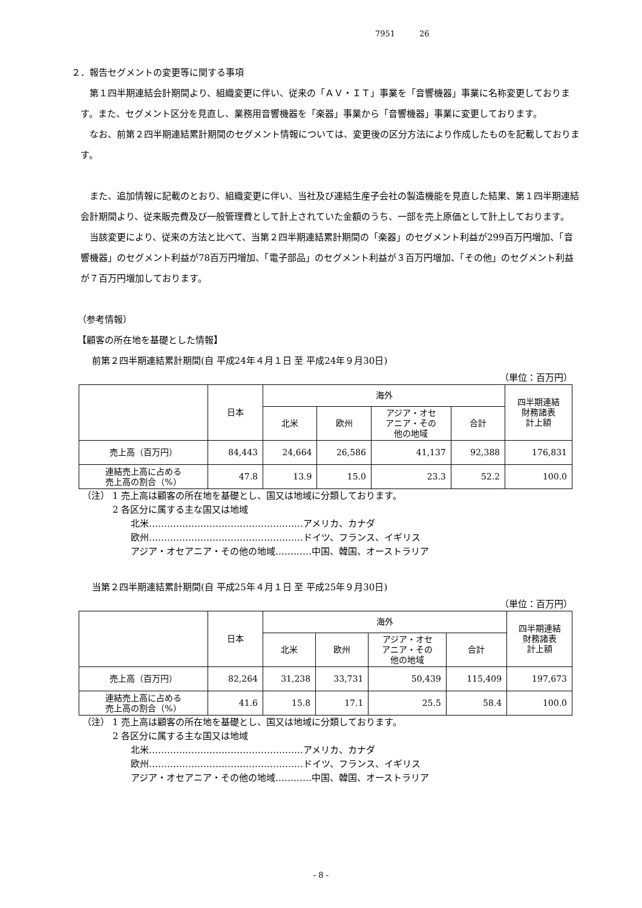7951 26
２．報告セグメントの変更等に関する事項
第１四半期連結会計期間より、組織変更に伴い、従来の「ＡＶ・ＩＴ」事業を「音響機器」事業に名称変更しております。また、セグメント区分を見直し、業務用音響機器を「楽器」事業から「音響機器」事業に変更しております。
なお、前第２四半期連結累計期間のセグメント情報については、変更後の区分方法により作成したものを記載しております。
また、追加情報に記載のとおり、組織変更に伴い、当社及び連結生産子会社の製造機能を見直した結果、第１四半期連結会計期間より、従来販売費及び一般管理費として計上されていた金額のうち、一部を売上原価として計上しております。
当該変更により、従来の方法と比べて、当第２四半期連結累計期間の「楽器」のセグメント利益が299百万円増加、「音響機器」のセグメント利益が78百万円増加、「電子部品」のセグメント利益が３百万円増加、「その他」のセグメント利益が７百万円増加しております。
（参考情報）
【顧客の所在地を基礎とした情報】
前第２四半期連結累計期間(自 平成24年４月１日 至 平成24年９月30日)
（単位：百万円）
| | 日本 | 海外 | | | | 四半期連結 財務諸表 計上額 |
| --- | --- | --- | --- | --- | --- | --- |
| | | 北米 | 欧州 | アジア・オセ アニア・その 他の地域 | 合計 | |
| 売上高（百万円） | 84,443 | 24,664 | 26,586 | 41,137 | 92,388 | 176,831 |
| 連結売上高に占める 売上高の割合（%） | 47.8 | 13.9 | 15.0 | 23.3 | 52.2 | 100.0 |
（注） 1 売上高は顧客の所在地を基礎とし、国又は地域に分類しております。
2 各区分に属する主な国又は地域
北米……………………………………………アメリカ、カナダ
欧州……………………………………………ドイツ、フランス、イギリス
アジア・オセアニア・その他の地域…………中国、韓国、オーストラリア
当第２四半期連結累計期間(自 平成25年４月１日 至 平成25年９月30日)
（単位：百万円）
| | 日本 | 海外 | | | | 四半期連結 財務諸表 計上額 |
| --- | --- | --- | --- | --- | --- | --- |
| | | 北米 | 欧州 | アジア・オセ アニア・その 他の地域 | 合計 | |
| 売上高（百万円） | 82,264 | 31,238 | 33,731 | 50,439 | 115,409 | 197,673 |
| 連結売上高に占める 売上高の割合（%） | 41.6 | 15.8 | 17.1 | 25.5 | 58.4 | 100.0 |
（注） 1 売上高は顧客の所在地を基礎とし、国又は地域に分類しております。
2 各区分に属する主な国又は地域
北米……………………………………………アメリカ、カナダ
欧州……………………………………………ドイツ、フランス、イギリス
アジア・オセアニア・その他の地域…………中国、韓国、オーストラリア
- 8 -